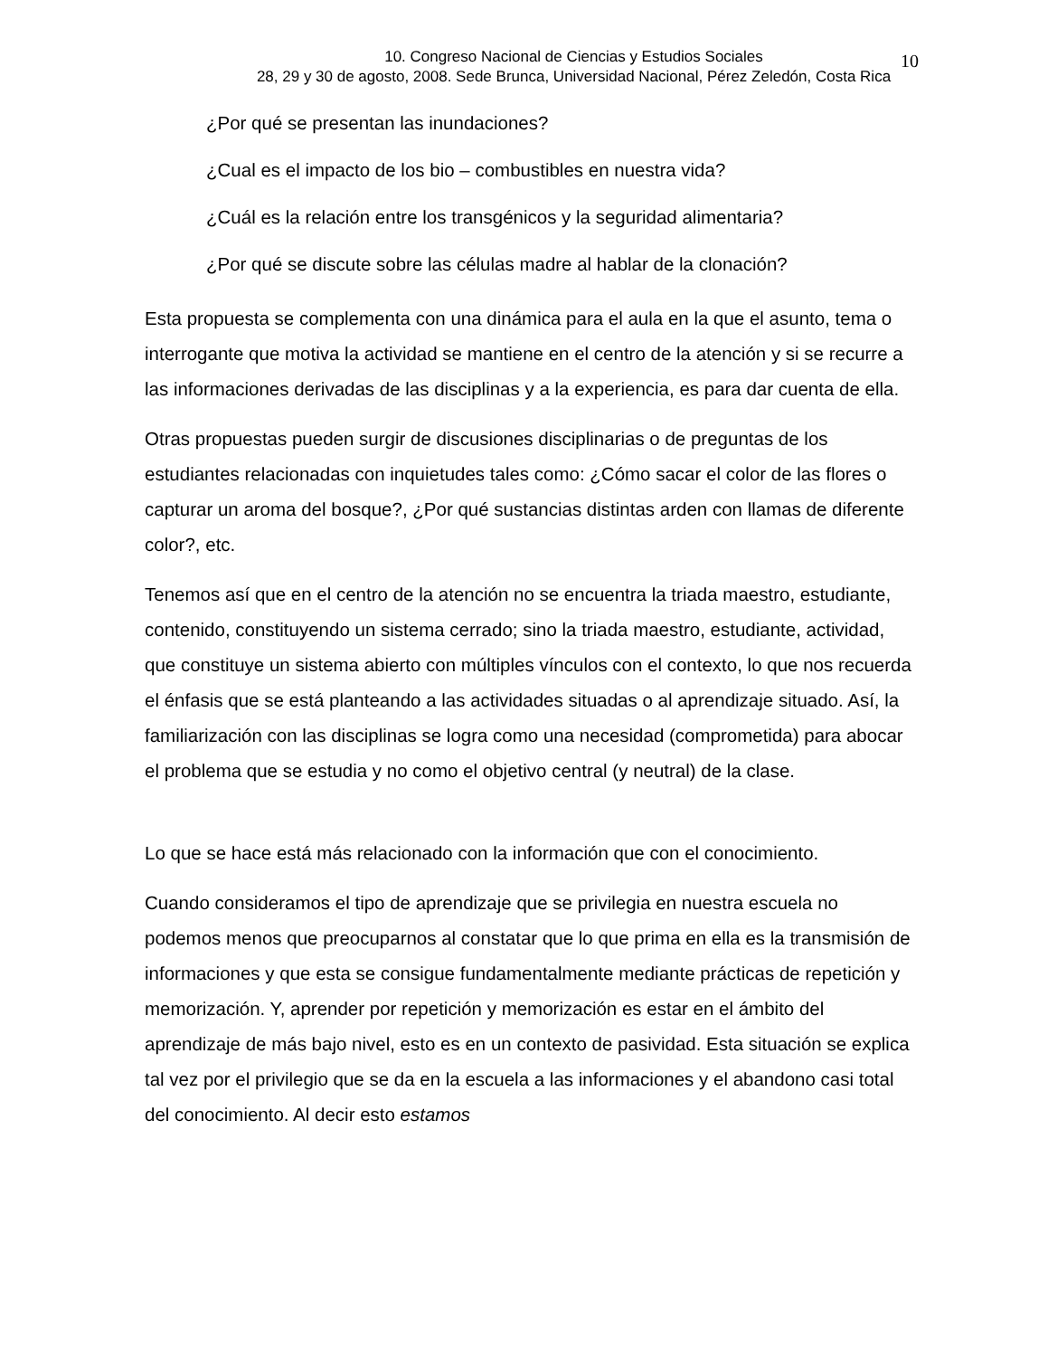10. Congreso Nacional de Ciencias y Estudios Sociales
28, 29 y 30 de agosto, 2008. Sede Brunca, Universidad Nacional, Pérez Zeledón, Costa Rica
10
¿Por qué se presentan las inundaciones?
¿Cual es el impacto de los bio – combustibles en nuestra vida?
¿Cuál es la relación entre los transgénicos y la seguridad alimentaria?
¿Por qué se discute sobre las células madre al hablar de la clonación?
Esta propuesta se complementa con una dinámica para el aula en la que el asunto, tema o interrogante que motiva la actividad se mantiene en el centro de la atención y si se recurre a las informaciones derivadas de las disciplinas y a la experiencia, es para dar cuenta de ella.
Otras propuestas pueden surgir de discusiones disciplinarias o de preguntas de los estudiantes relacionadas con inquietudes tales como: ¿Cómo sacar el color de las flores o capturar un aroma del bosque?, ¿Por qué sustancias distintas arden con llamas de diferente color?, etc.
Tenemos así que en el centro de la atención no se encuentra la triada maestro, estudiante, contenido, constituyendo un sistema cerrado; sino la triada maestro, estudiante, actividad, que constituye un sistema abierto con múltiples vínculos con el contexto, lo que nos recuerda el énfasis que se está planteando a las actividades situadas o al aprendizaje situado. Así, la familiarización con las disciplinas se logra como una necesidad (comprometida) para abocar el problema que se estudia y no como el objetivo central (y neutral) de la clase.
Lo que se hace está más relacionado con la información que con el conocimiento.
Cuando consideramos el tipo de aprendizaje que se privilegia en nuestra escuela no podemos menos que preocuparnos al constatar que lo que prima en ella es la transmisión de informaciones y que esta se consigue fundamentalmente mediante prácticas de repetición y memorización. Y, aprender por repetición y memorización es estar en el ámbito del aprendizaje de más bajo nivel, esto es en un contexto de pasividad. Esta situación se explica tal vez por el privilegio que se da en la escuela a las informaciones y el abandono casi total del conocimiento. Al decir esto estamos